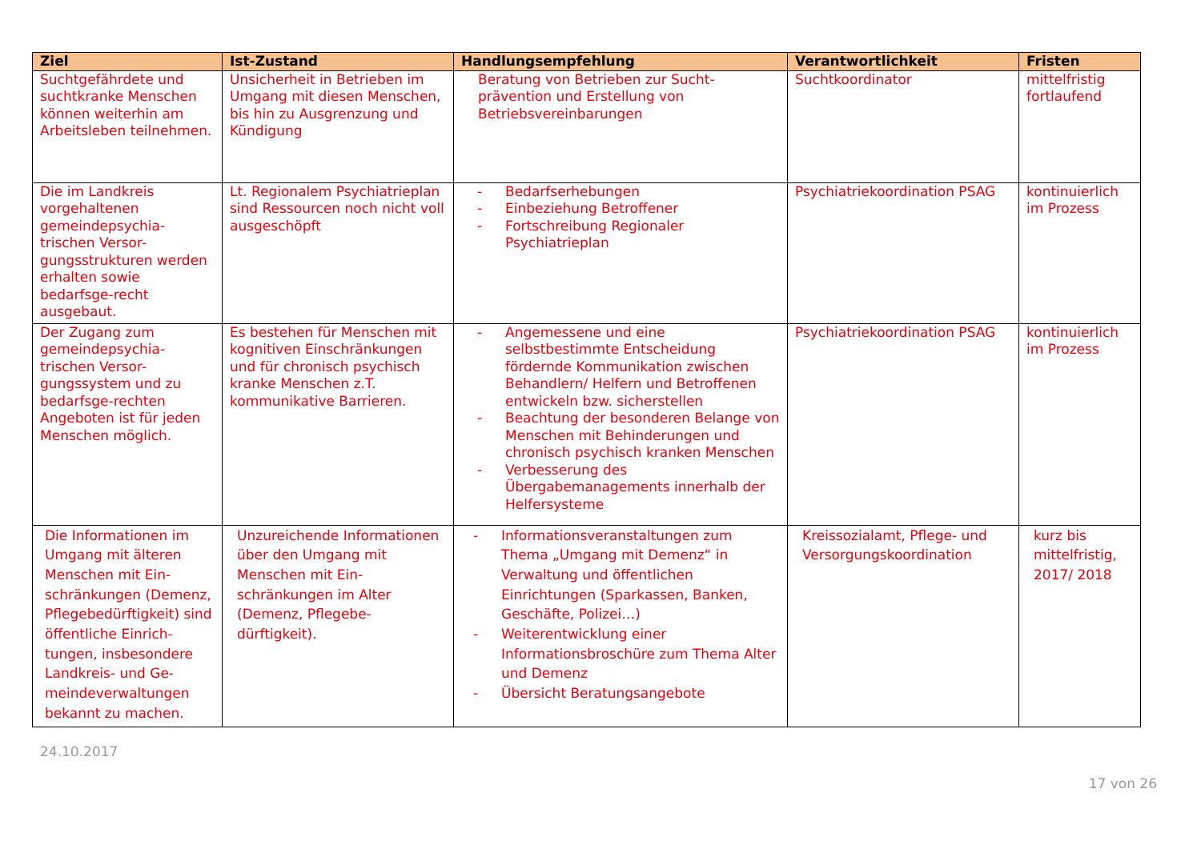| Ziel | Ist-Zustand | Handlungsempfehlung | Verantwortlichkeit | Fristen |
| --- | --- | --- | --- | --- |
| Suchtgefährdete und suchtkranke Menschen können weiterhin am Arbeitsleben teilnehmen. | Unsicherheit in Betrieben im Umgang mit diesen Menschen, bis hin zu Ausgrenzung und Kündigung | Beratung von Betrieben zur Sucht-prävention und Erstellung von Betriebsvereinbarungen | Suchtkoordinator | mittelfristig fortlaufend |
| Die im Landkreis vorgehaltenen gemeindepsychia-trischen Versor-gungsstrukturen werden erhalten sowie bedarfsge-recht ausgebaut. | Lt. Regionalem Psychiatrieplan sind Ressourcen noch nicht voll ausgeschöpft | - Bedarfserhebungen - Einbeziehung Betroffener - Fortschreibung Regionaler Psychiatrieplan | Psychiatriekoordination PSAG | kontinuierlich im Prozess |
| Der Zugang zum gemeindepsychia-trischen Versor-gungssystem und zu bedarfsge-rechten Angeboten ist für jeden Menschen möglich. | Es bestehen für Menschen mit kognitiven Einschränkungen und für chronisch psychisch kranke Menschen z.T. kommunikative Barrieren. | - Angemessene und eine selbstbestimmte Entscheidung fördernde Kommunikation zwischen Behandlern/ Helfern und Betroffenen entwickeln bzw. sicherstellen - Beachtung der besonderen Belange von Menschen mit Behinderungen und chronisch psychisch kranken Menschen - Verbesserung des Übergabemanagements innerhalb der Helfersysteme | Psychiatriekoordination PSAG | kontinuierlich im Prozess |
| Die Informationen im Umgang mit älteren Menschen mit Ein-schränkungen (Demenz, Pflegebedürftigkeit) sind öffentliche Einrich-tungen, insbesondere Landkreis- und Ge-meindeverwaltungen bekannt zu machen. | Unzureichende Informationen über den Umgang mit Menschen mit Ein-schränkungen im Alter (Demenz, Pflegebe-dürftigkeit). | - Informationsveranstaltungen zum Thema „Umgang mit Demenz“ in Verwaltung und öffentlichen Einrichtungen (Sparkassen, Banken, Geschäfte, Polizei…) - Weiterentwicklung einer Informationsbroschüre zum Thema Alter und Demenz - Übersicht Beratungsangebote | Kreissozialamt, Pflege- und Versorgungskoordination | kurz bis mittelfristig, 2017/ 2018 |
24.10.2017
17 von 26